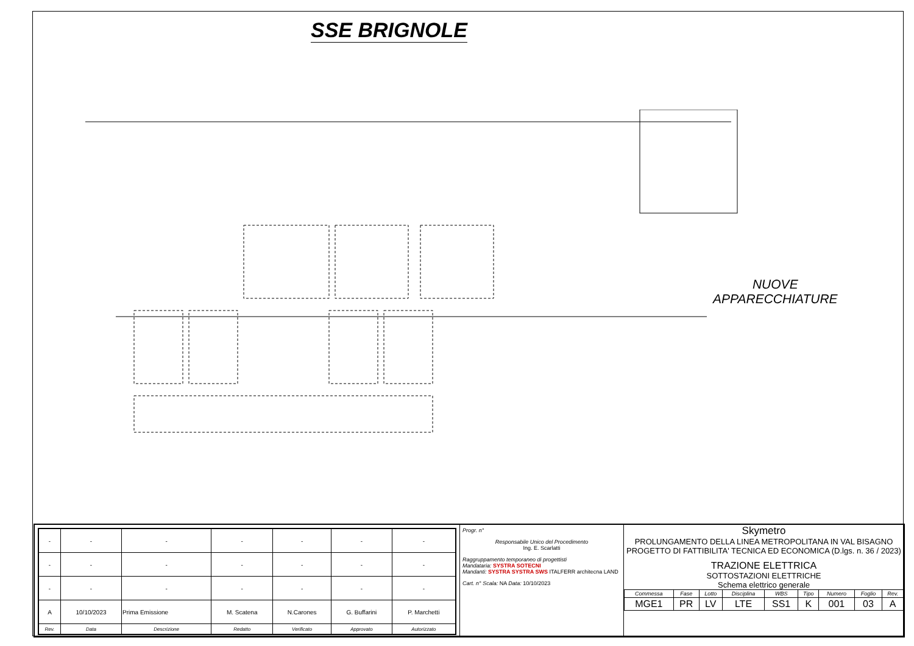SSE BRIGNOLE
NUOVE
APPARECCHIATURE
| - | - | - | - | - | - | - |
| - | - | - | - | - | - | - |
| - | - | - | - | - | - | - |
| A | 10/10/2023 | Prima Emissione | M. Scatena | N.Carones | G. Buffarini | P. Marchetti |
| Rev. | Data | Descrizione | Redatto | Verificato | Approvato | Autorizzato |
Progr. n°
Responsabile Unico del Procedimento
Ing. E. Scarlatti
Raggruppamento temporaneo di progettisti
Mandataria: SYSTRA SOTECNI
Mandanti: SYSTRA SYSTRA SWS ITALFERR architecna LAND
Cart. n° Scala: NA Data: 10/10/2023
Skymetro
PROLUNGAMENTO DELLA LINEA METROPOLITANA IN VAL BISAGNO
PROGETTO DI FATTIBILITA' TECNICA ED ECONOMICA (D.lgs. n. 36 / 2023)
TRAZIONE ELETTRICA
SOTTOSTAZIONI ELETTRICHE
Schema elettrico generale
| Commessa | Fase | Lotto | Disciplina | WBS | Tipo | Numero | Foglio | Rev. |
| --- | --- | --- | --- | --- | --- | --- | --- | --- |
| MGE1 | PR | LV | LTE | SS1 | K | 001 | 03 | A |